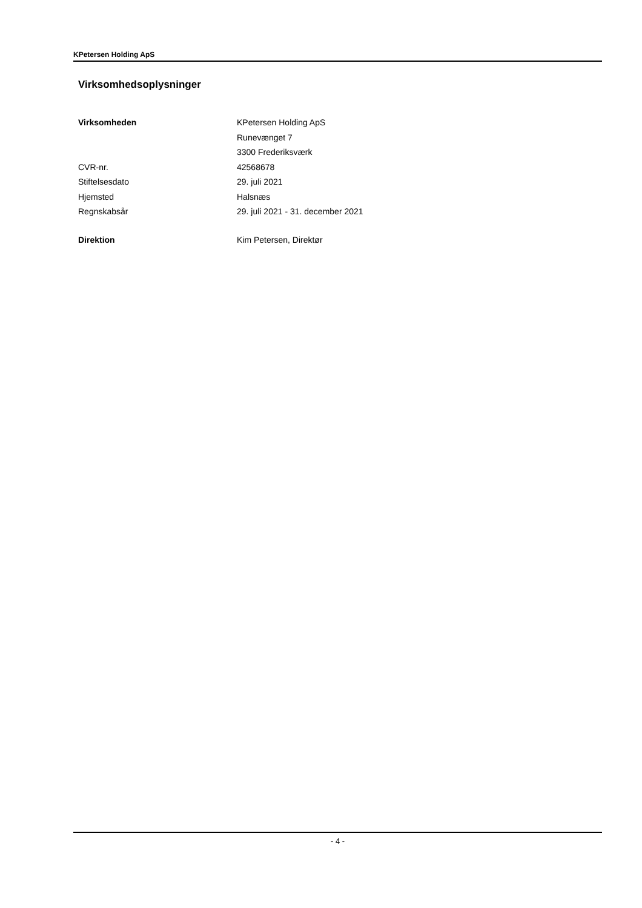KPetersen Holding ApS
Virksomhedsoplysninger
| Virksomheden | KPetersen Holding ApS |
| | Runevænget 7 |
| | 3300 Frederiksværk |
| CVR-nr. | 42568678 |
| Stiftelsesdato | 29. juli 2021 |
| Hjemsted | Halsnæs |
| Regnskabsår | 29. juli 2021 - 31. december 2021 |
| Direktion | Kim Petersen, Direktør |
- 4 -